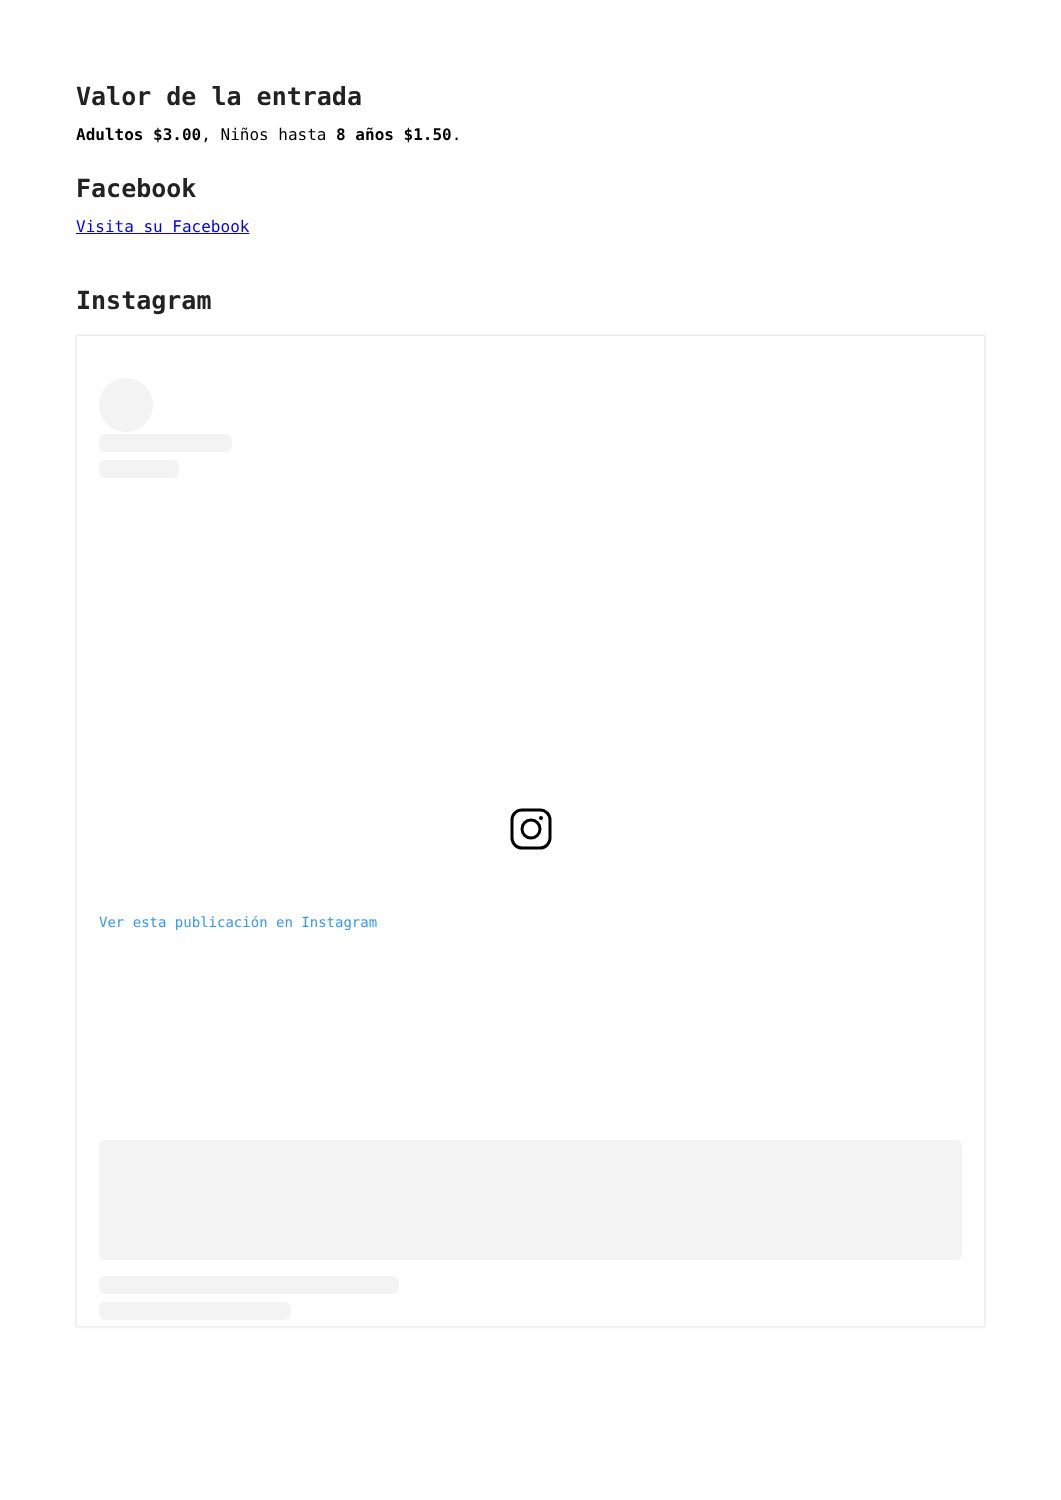Valor de la entrada
Adultos $3.00, Niños hasta 8 años $1.50.
Facebook
Visita su Facebook
Instagram
Ver esta publicación en Instagram